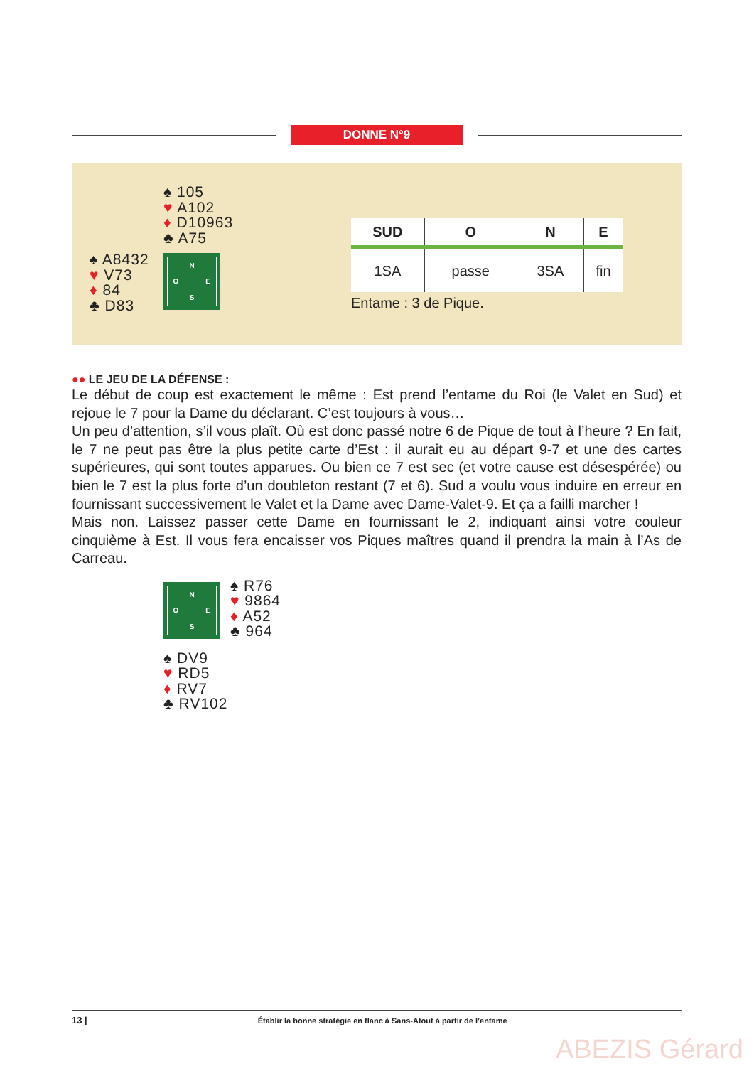DONNE N°9
♠ 105
♥ A102
♦ D10963
♣ A75
♠ A8432
♥ V73
♦ 84
♣ D83
N O E S
| SUD | O | N | E |
| --- | --- | --- | --- |
| 1SA | passe | 3SA | fin |
Entame : 3 de Pique.
●● LE JEU DE LA DÉFENSE :
Le début de coup est exactement le même : Est prend l’entame du Roi (le Valet en Sud) et rejoue le 7 pour la Dame du déclarant. C’est toujours à vous…
Un peu d’attention, s’il vous plaît. Où est donc passé notre 6 de Pique de tout à l’heure ? En fait, le 7 ne peut pas être la plus petite carte d’Est : il aurait eu au départ 9-7 et une des cartes supérieures, qui sont toutes apparues. Ou bien ce 7 est sec (et votre cause est désespérée) ou bien le 7 est la plus forte d’un doubleton restant (7 et 6). Sud a voulu vous induire en erreur en fournissant successivement le Valet et la Dame avec Dame-Valet-9. Et ça a failli marcher !
Mais non. Laissez passer cette Dame en fournissant le 2, indiquant ainsi votre couleur cinquième à Est. Il vous fera encaisser vos Piques maîtres quand il prendra la main à l’As de Carreau.
N O E S
♠ R76
♥ 9864
♦ A52
♣ 964
♠ DV9
♥ RD5
♦ RV7
♣ RV102
13 | Établir la bonne stratégie en flanc à Sans-Atout à partir de l’entame
ABEZIS Gérard